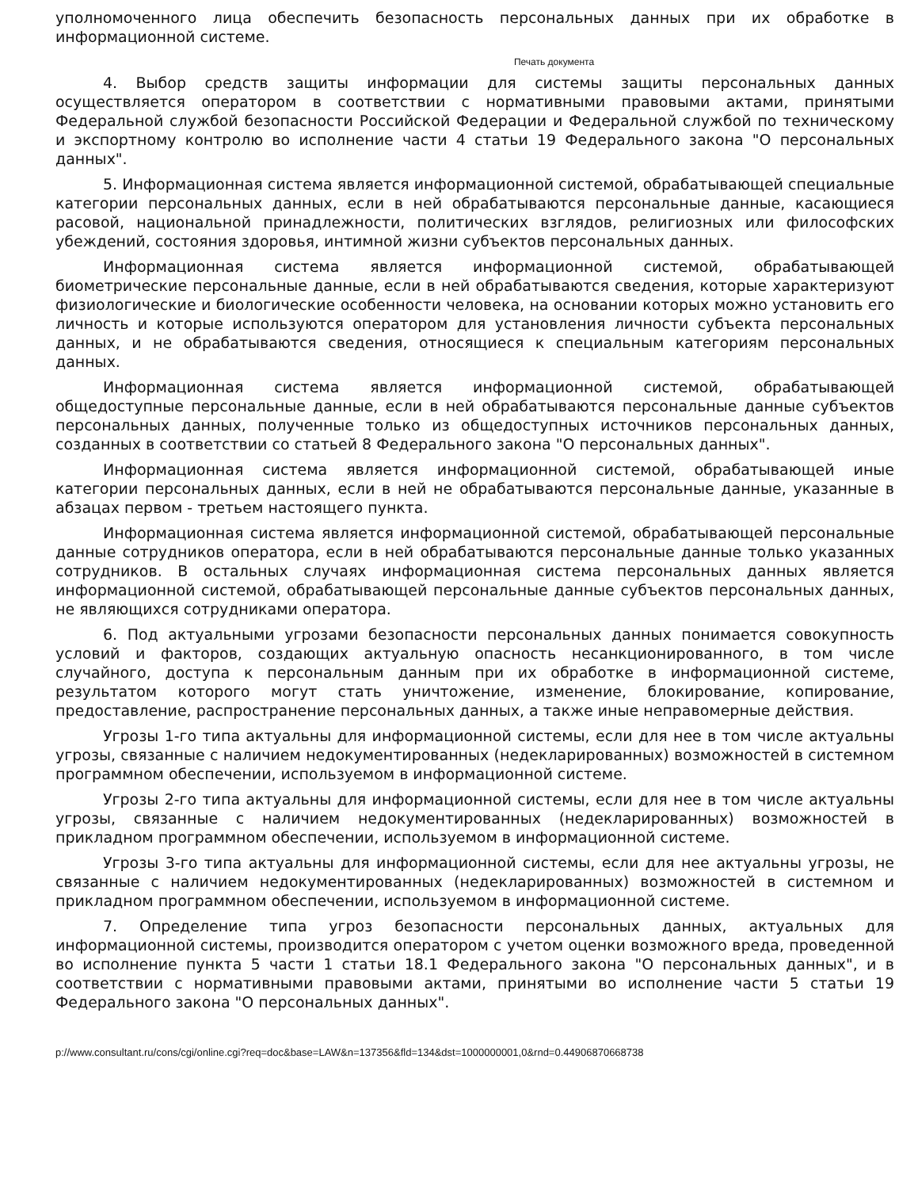уполномоченного лица обеспечить безопасность персональных данных при их обработке в информационной системе.
Печать документа
4. Выбор средств защиты информации для системы защиты персональных данных осуществляется оператором в соответствии с нормативными правовыми актами, принятыми Федеральной службой безопасности Российской Федерации и Федеральной службой по техническому и экспортному контролю во исполнение части 4 статьи 19 Федерального закона "О персональных данных".
5. Информационная система является информационной системой, обрабатывающей специальные категории персональных данных, если в ней обрабатываются персональные данные, касающиеся расовой, национальной принадлежности, политических взглядов, религиозных или философских убеждений, состояния здоровья, интимной жизни субъектов персональных данных.
Информационная система является информационной системой, обрабатывающей биометрические персональные данные, если в ней обрабатываются сведения, которые характеризуют физиологические и биологические особенности человека, на основании которых можно установить его личность и которые используются оператором для установления личности субъекта персональных данных, и не обрабатываются сведения, относящиеся к специальным категориям персональных данных.
Информационная система является информационной системой, обрабатывающей общедоступные персональные данные, если в ней обрабатываются персональные данные субъектов персональных данных, полученные только из общедоступных источников персональных данных, созданных в соответствии со статьей 8 Федерального закона "О персональных данных".
Информационная система является информационной системой, обрабатывающей иные категории персональных данных, если в ней не обрабатываются персональные данные, указанные в абзацах первом - третьем настоящего пункта.
Информационная система является информационной системой, обрабатывающей персональные данные сотрудников оператора, если в ней обрабатываются персональные данные только указанных сотрудников. В остальных случаях информационная система персональных данных является информационной системой, обрабатывающей персональные данные субъектов персональных данных, не являющихся сотрудниками оператора.
6. Под актуальными угрозами безопасности персональных данных понимается совокупность условий и факторов, создающих актуальную опасность несанкционированного, в том числе случайного, доступа к персональным данным при их обработке в информационной системе, результатом которого могут стать уничтожение, изменение, блокирование, копирование, предоставление, распространение персональных данных, а также иные неправомерные действия.
Угрозы 1-го типа актуальны для информационной системы, если для нее в том числе актуальны угрозы, связанные с наличием недокументированных (недекларированных) возможностей в системном программном обеспечении, используемом в информационной системе.
Угрозы 2-го типа актуальны для информационной системы, если для нее в том числе актуальны угрозы, связанные с наличием недокументированных (недекларированных) возможностей в прикладном программном обеспечении, используемом в информационной системе.
Угрозы 3-го типа актуальны для информационной системы, если для нее актуальны угрозы, не связанные с наличием недокументированных (недекларированных) возможностей в системном и прикладном программном обеспечении, используемом в информационной системе.
7. Определение типа угроз безопасности персональных данных, актуальных для информационной системы, производится оператором с учетом оценки возможного вреда, проведенной во исполнение пункта 5 части 1 статьи 18.1 Федерального закона "О персональных данных", и в соответствии с нормативными правовыми актами, принятыми во исполнение части 5 статьи 19 Федерального закона "О персональных данных".
p://www.consultant.ru/cons/cgi/online.cgi?req=doc&base=LAW&n=137356&fld=134&dst=1000000001,0&rnd=0.44906870668738